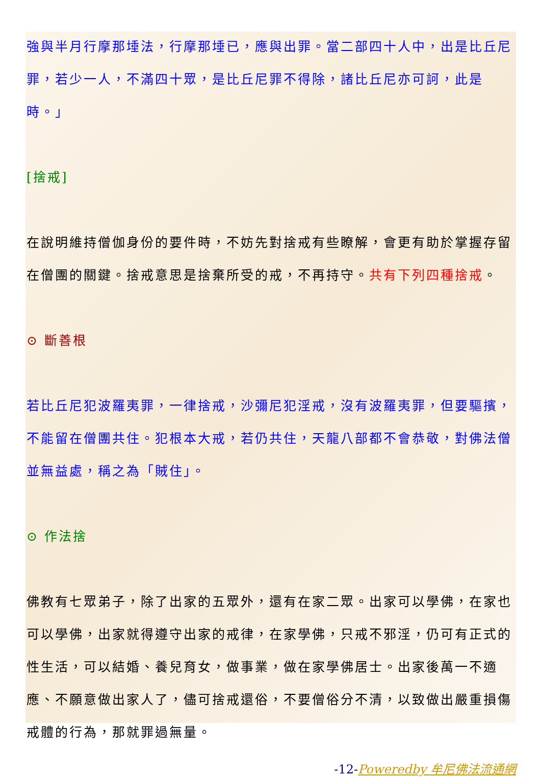強與半月行摩那埵法，行摩那埵已，應與出罪。當二部四十人中，出是比丘尼罪，若少一人，不滿四十眾，是比丘尼罪不得除，諸比丘尼亦可訶，此是時。」
[捨戒]
在說明維持僧伽身份的要件時，不妨先對捨戒有些瞭解，會更有助於掌握存留在僧團的關鍵。捨戒意思是捨棄所受的戒，不再持守。共有下列四種捨戒。
⊙ 斷善根
若比丘尼犯波羅夷罪，一律捨戒，沙彌尼犯淫戒，沒有波羅夷罪，但要驅擯，不能留在僧團共住。犯根本大戒，若仍共住，天龍八部都不會恭敬，對佛法僧並無益處，稱之為「賊住」。
⊙ 作法捨
佛教有七眾弟子，除了出家的五眾外，還有在家二眾。出家可以學佛，在家也可以學佛，出家就得遵守出家的戒律，在家學佛，只戒不邪淫，仍可有正式的性生活，可以結婚、養兒育女，做事業，做在家學佛居士。出家後萬一不適應、不願意做出家人了，儘可捨戒還俗，不要僧俗分不清，以致做出嚴重損傷戒體的行為，那就罪過無量。
-12-Poweredby 牟尼佛法流通網